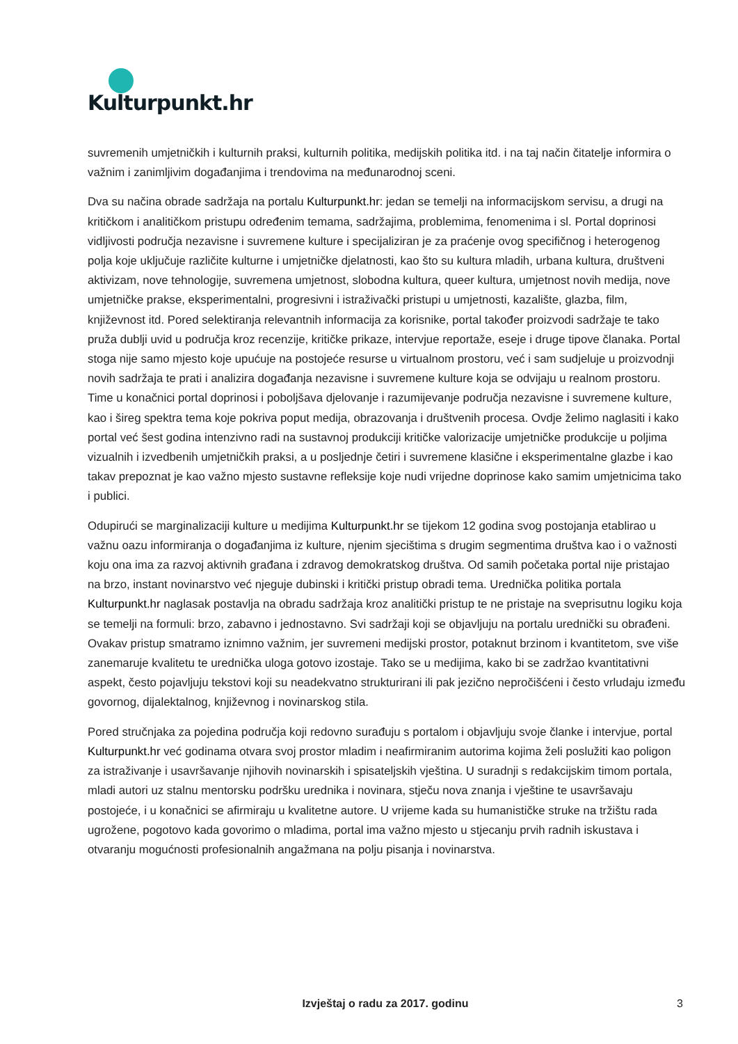Kulturpunkt.hr
suvremenih umjetničkih i kulturnih praksi, kulturnih politika, medijskih politika itd. i na taj način čitatelje informira o važnim i zanimljivim događanjima i trendovima na međunarodnoj sceni.
Dva su načina obrade sadržaja na portalu Kulturpunkt.hr: jedan se temelji na informacijskom servisu, a drugi na kritičkom i analitičkom pristupu određenim temama, sadržajima, problemima, fenomenima i sl. Portal doprinosi vidljivosti područja nezavisne i suvremene kulture i specijaliziran je za praćenje ovog specifičnog i heterogenog polja koje uključuje različite kulturne i umjetničke djelatnosti, kao što su kultura mladih, urbana kultura, društveni aktivizam, nove tehnologije, suvremena umjetnost, slobodna kultura, queer kultura, umjetnost novih medija, nove umjetničke prakse, eksperimentalni, progresivni i istraživački pristupi u umjetnosti, kazalište, glazba, film, književnost itd. Pored selektiranja relevantnih informacija za korisnike, portal također proizvodi sadržaje te tako pruža dublji uvid u područja kroz recenzije, kritičke prikaze, intervjue reportaže, eseje i druge tipove članaka. Portal stoga nije samo mjesto koje upućuje na postojeće resurse u virtualnom prostoru, već i sam sudjeluje u proizvodnji novih sadržaja te prati i analizira događanja nezavisne i suvremene kulture koja se odvijaju u realnom prostoru. Time u konačnici portal doprinosi i poboljšava djelovanje i razumijevanje područja nezavisne i suvremene kulture, kao i šireg spektra tema koje pokriva poput medija, obrazovanja i društvenih procesa. Ovdje želimo naglasiti i kako portal već šest godina intenzivno radi na sustavnoj produkciji kritičke valorizacije umjetničke produkcije u poljima vizualnih i izvedbenih umjetničkih praksi, a u posljednje četiri i suvremene klasične i eksperimentalne glazbe i kao takav prepoznat je kao važno mjesto sustavne refleksije koje nudi vrijedne doprinose kako samim umjetnicima tako i publici.
Odupirući se marginalizaciji kulture u medijima Kulturpunkt.hr se tijekom 12 godina svog postojanja etablirao u važnu oazu informiranja o događanjima iz kulture, njenim sjecištima s drugim segmentima društva kao i o važnosti koju ona ima za razvoj aktivnih građana i zdravog demokratskog društva. Od samih početaka portal nije pristajao na brzo, instant novinarstvo već njeguje dubinski i kritički pristup obradi tema. Urednička politika portala Kulturpunkt.hr naglasak postavlja na obradu sadržaja kroz analitički pristup te ne pristaje na sveprisutnu logiku koja se temelji na formuli: brzo, zabavno i jednostavno. Svi sadržaji koji se objavljuju na portalu urednički su obrađeni. Ovakav pristup smatramo iznimno važnim, jer suvremeni medijski prostor, potaknut brzinom i kvantitetom, sve više zanemaruje kvalitetu te urednička uloga gotovo izostaje. Tako se u medijima, kako bi se zadržao kvantitativni aspekt, često pojavljuju tekstovi koji su neadekvatno strukturirani ili pak jezično nepročišćeni i često vrludaju između govornog, dijalektalnog, književnog i novinarskog stila.
Pored stručnjaka za pojedina područja koji redovno surađuju s portalom i objavljuju svoje članke i intervjue, portal Kulturpunkt.hr već godinama otvara svoj prostor mladim i neafirmiranim autorima kojima želi poslužiti kao poligon za istraživanje i usavršavanje njihovih novinarskih i spisateljskih vještina. U suradnji s redakcijskim timom portala, mladi autori uz stalnu mentorsku podršku urednika i novinara, stječu nova znanja i vještine te usavršavaju postojeće, i u konačnici se afirmiraju u kvalitetne autore. U vrijeme kada su humanističke struke na tržištu rada ugrožene, pogotovo kada govorimo o mladima, portal ima važno mjesto u stjecanju prvih radnih iskustava i otvaranju mogućnosti profesionalnih angažmana na polju pisanja i novinarstva.
Izvještaj o radu za 2017. godinu 3